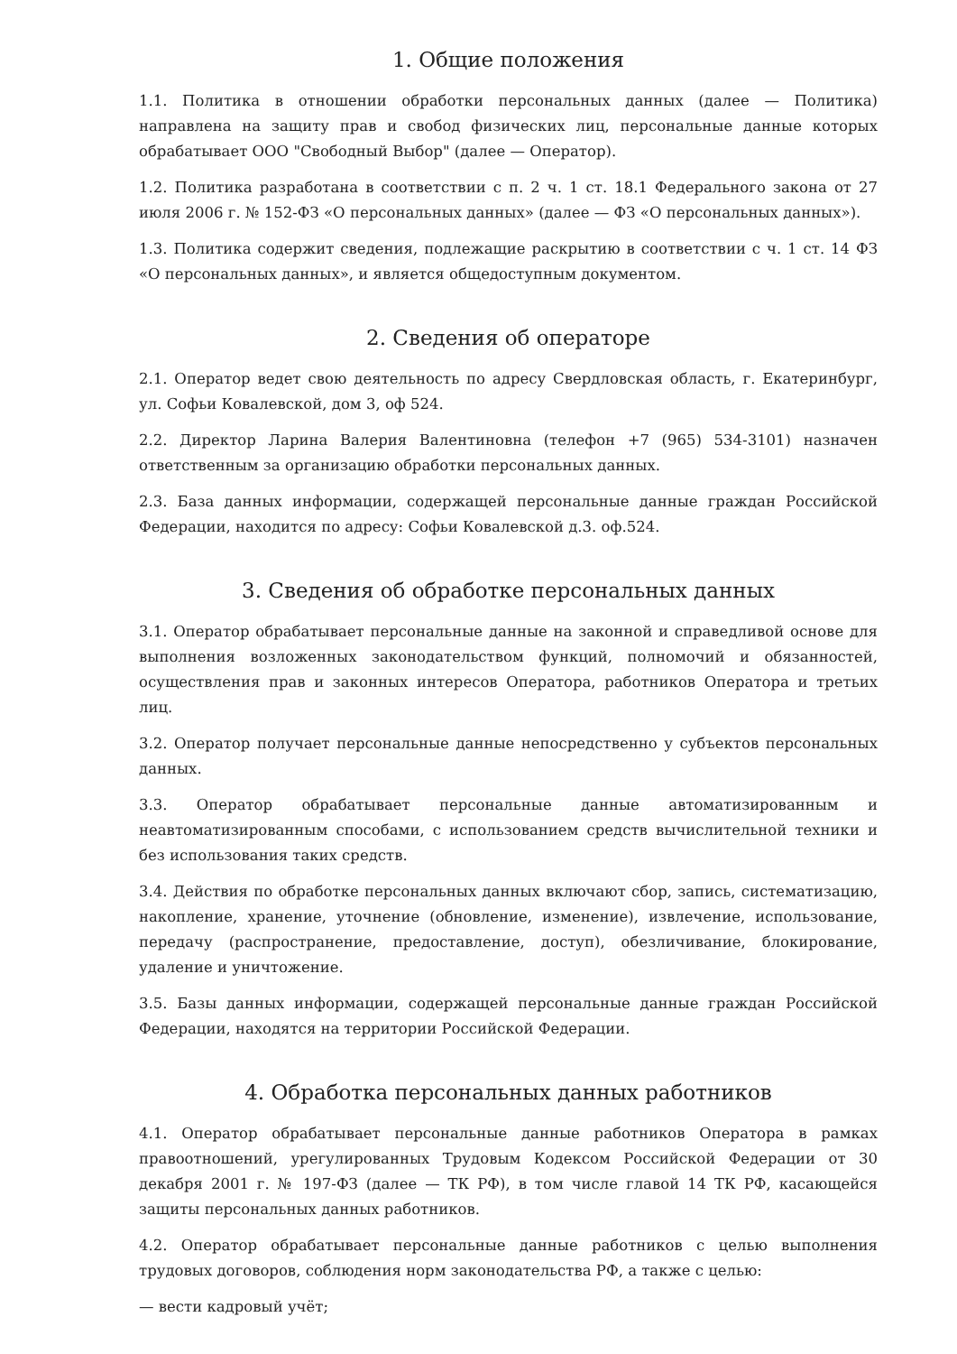1. Общие положения
1.1. Политика в отношении обработки персональных данных (далее — Политика) направлена на защиту прав и свобод физических лиц, персональные данные которых обрабатывает ООО "Свободный Выбор" (далее — Оператор).
1.2. Политика разработана в соответствии с п. 2 ч. 1 ст. 18.1 Федерального закона от 27 июля 2006 г. № 152-ФЗ «О персональных данных» (далее — ФЗ «О персональных данных»).
1.3. Политика содержит сведения, подлежащие раскрытию в соответствии с ч. 1 ст. 14 ФЗ «О персональных данных», и является общедоступным документом.
2. Сведения об операторе
2.1. Оператор ведет свою деятельность по адресу Свердловская область, г. Екатеринбург, ул. Софьи Ковалевской, дом 3, оф 524.
2.2. Директор Ларина Валерия Валентиновна (телефон +7 (965) 534-3101) назначен ответственным за организацию обработки персональных данных.
2.3. База данных информации, содержащей персональные данные граждан Российской Федерации, находится по адресу: Софьи Ковалевской д.3. оф.524.
3. Сведения об обработке персональных данных
3.1. Оператор обрабатывает персональные данные на законной и справедливой основе для выполнения возложенных законодательством функций, полномочий и обязанностей, осуществления прав и законных интересов Оператора, работников Оператора и третьих лиц.
3.2. Оператор получает персональные данные непосредственно у субъектов персональных данных.
3.3. Оператор обрабатывает персональные данные автоматизированным и неавтоматизированным способами, с использованием средств вычислительной техники и без использования таких средств.
3.4. Действия по обработке персональных данных включают сбор, запись, систематизацию, накопление, хранение, уточнение (обновление, изменение), извлечение, использование, передачу (распространение, предоставление, доступ), обезличивание, блокирование, удаление и уничтожение.
3.5. Базы данных информации, содержащей персональные данные граждан Российской Федерации, находятся на территории Российской Федерации.
4. Обработка персональных данных работников
4.1. Оператор обрабатывает персональные данные работников Оператора в рамках правоотношений, урегулированных Трудовым Кодексом Российской Федерации от 30 декабря 2001 г. № 197-ФЗ (далее — ТК РФ), в том числе главой 14 ТК РФ, касающейся защиты персональных данных работников.
4.2. Оператор обрабатывает персональные данные работников с целью выполнения трудовых договоров, соблюдения норм законодательства РФ, а также с целью:
— вести кадровый учёт;